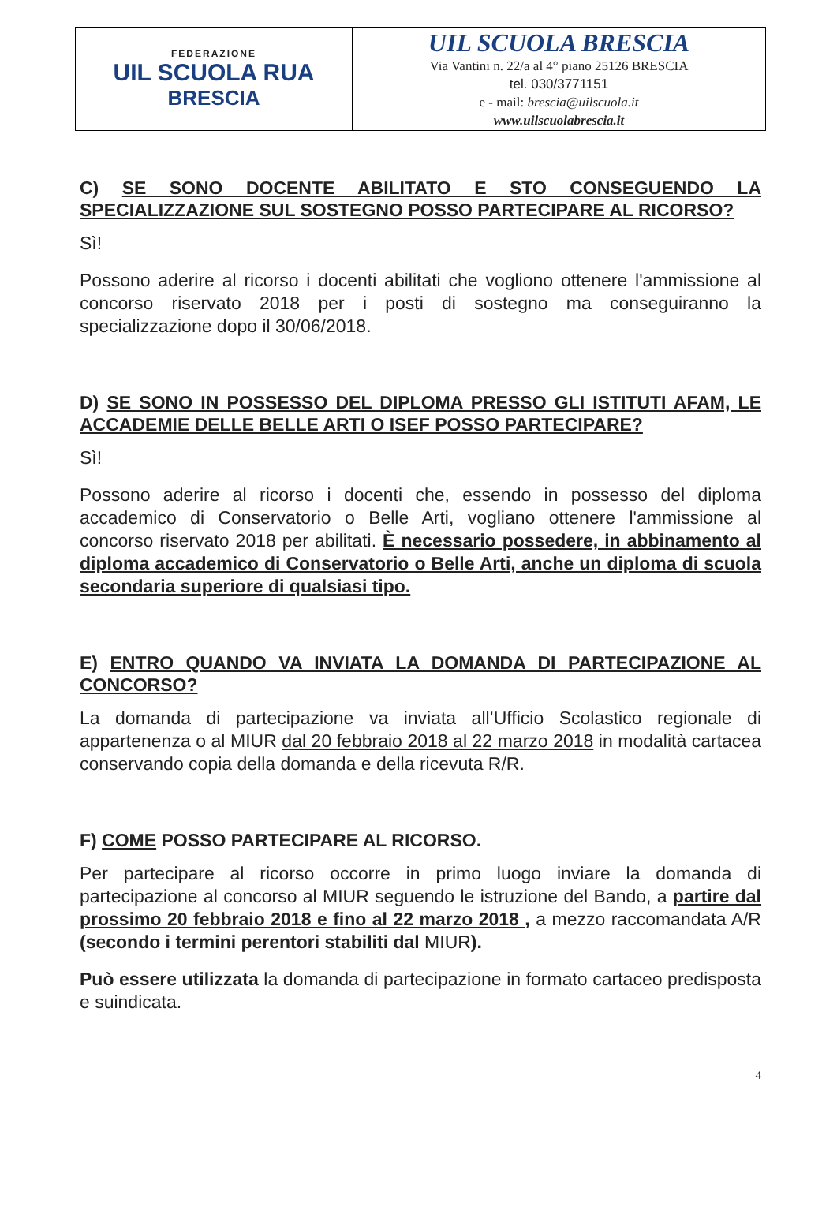| FEDERAZIONE UIL SCUOLA RUA BRESCIA | UIL SCUOLA BRESCIA Via Vantini n. 22/a al 4° piano 25126 BRESCIA tel. 030/3771151 e - mail: brescia@uilscuola.it www.uilscuolabrescia.it |
C) SE SONO DOCENTE ABILITATO E STO CONSEGUENDO LA SPECIALIZZAZIONE SUL SOSTEGNO POSSO PARTECIPARE AL RICORSO?
Sì!
Possono aderire al ricorso i docenti abilitati che vogliono ottenere l'ammissione al concorso riservato 2018 per i posti di sostegno ma conseguiranno la specializzazione dopo il 30/06/2018.
D) SE SONO IN POSSESSO DEL DIPLOMA PRESSO GLI ISTITUTI AFAM, LE ACCADEMIE DELLE BELLE ARTI O ISEF POSSO PARTECIPARE?
Sì!
Possono aderire al ricorso i docenti che, essendo in possesso del diploma accademico di Conservatorio o Belle Arti, vogliano ottenere l'ammissione al concorso riservato 2018 per abilitati. È necessario possedere, in abbinamento al diploma accademico di Conservatorio o Belle Arti, anche un diploma di scuola secondaria superiore di qualsiasi tipo.
E) ENTRO QUANDO VA INVIATA LA DOMANDA DI PARTECIPAZIONE AL CONCORSO?
La domanda di partecipazione va inviata all’Ufficio Scolastico regionale di appartenenza o al MIUR dal 20 febbraio 2018 al 22 marzo 2018 in modalità cartacea conservando copia della domanda e della ricevuta R/R.
F) COME POSSO PARTECIPARE AL RICORSO.
Per partecipare al ricorso occorre in primo luogo inviare la domanda di partecipazione al concorso al MIUR seguendo le istruzione del Bando, a partire dal prossimo 20 febbraio 2018 e fino al 22 marzo 2018 , a mezzo raccomandata A/R (secondo i termini perentori stabiliti dal MIUR).
Può essere utilizzata la domanda di partecipazione in formato cartaceo predisposta e suindicata.
4